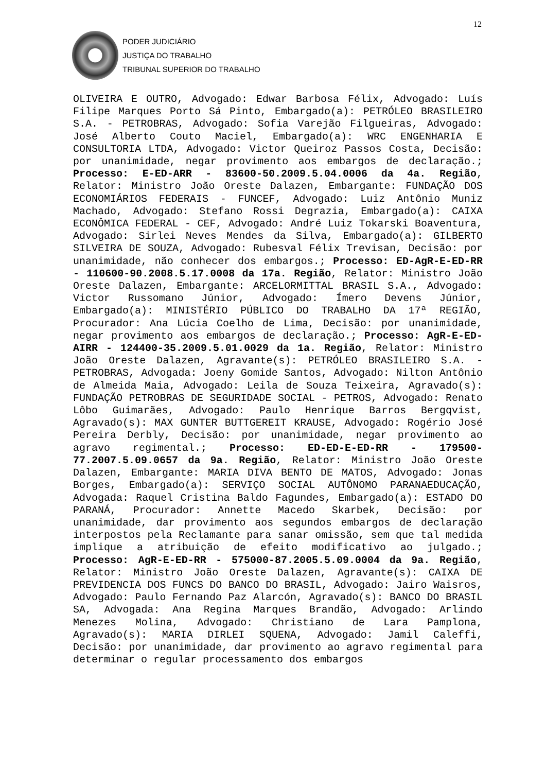12
PODER JUDICIÁRIO
JUSTIÇA DO TRABALHO
TRIBUNAL SUPERIOR DO TRABALHO
OLIVEIRA E OUTRO, Advogado: Edwar Barbosa Félix, Advogado: Luís Filipe Marques Porto Sá Pinto, Embargado(a): PETRÓLEO BRASILEIRO S.A. - PETROBRAS, Advogado: Sofia Varejão Filgueiras, Advogado: José Alberto Couto Maciel, Embargado(a): WRC ENGENHARIA E CONSULTORIA LTDA, Advogado: Victor Queiroz Passos Costa, Decisão: por unanimidade, negar provimento aos embargos de declaração.; Processo: E-ED-ARR - 83600-50.2009.5.04.0006 da 4a. Região, Relator: Ministro João Oreste Dalazen, Embargante: FUNDAÇÃO DOS ECONOMIÁRIOS FEDERAIS - FUNCEF, Advogado: Luiz Antônio Muniz Machado, Advogado: Stefano Rossi Degrazia, Embargado(a): CAIXA ECONÔMICA FEDERAL - CEF, Advogado: André Luiz Tokarski Boaventura, Advogado: Sirlei Neves Mendes da Silva, Embargado(a): GILBERTO SILVEIRA DE SOUZA, Advogado: Rubesval Félix Trevisan, Decisão: por unanimidade, não conhecer dos embargos.; Processo: ED-AgR-E-ED-RR - 110600-90.2008.5.17.0008 da 17a. Região, Relator: Ministro João Oreste Dalazen, Embargante: ARCELORMITTAL BRASIL S.A., Advogado: Victor Russomano Júnior, Advogado: Ímero Devens Júnior, Embargado(a): MINISTÉRIO PÚBLICO DO TRABALHO DA 17ª REGIÃO, Procurador: Ana Lúcia Coelho de Lima, Decisão: por unanimidade, negar provimento aos embargos de declaração.; Processo: AgR-E-ED-AIRR - 124400-35.2009.5.01.0029 da 1a. Região, Relator: Ministro João Oreste Dalazen, Agravante(s): PETRÓLEO BRASILEIRO S.A. - PETROBRAS, Advogada: Joeny Gomide Santos, Advogado: Nilton Antônio de Almeida Maia, Advogado: Leila de Souza Teixeira, Agravado(s): FUNDAÇÃO PETROBRAS DE SEGURIDADE SOCIAL - PETROS, Advogado: Renato Lôbo Guimarães, Advogado: Paulo Henrique Barros Bergqvist, Agravado(s): MAX GUNTER BUTTGEREIT KRAUSE, Advogado: Rogério José Pereira Derbly, Decisão: por unanimidade, negar provimento ao agravo regimental.; Processo: ED-ED-E-ED-RR - 179500-77.2007.5.09.0657 da 9a. Região, Relator: Ministro João Oreste Dalazen, Embargante: MARIA DIVA BENTO DE MATOS, Advogado: Jonas Borges, Embargado(a): SERVIÇO SOCIAL AUTÔNOMO PARANAEDUCAÇÃO, Advogada: Raquel Cristina Baldo Fagundes, Embargado(a): ESTADO DO PARANÁ, Procurador: Annette Macedo Skarbek, Decisão: por unanimidade, dar provimento aos segundos embargos de declaração interpostos pela Reclamante para sanar omissão, sem que tal medida implique a atribuição de efeito modificativo ao julgado.; Processo: AgR-E-ED-RR - 575000-87.2005.5.09.0004 da 9a. Região, Relator: Ministro João Oreste Dalazen, Agravante(s): CAIXA DE PREVIDENCIA DOS FUNCS DO BANCO DO BRASIL, Advogado: Jairo Waisros, Advogado: Paulo Fernando Paz Alarcón, Agravado(s): BANCO DO BRASIL SA, Advogada: Ana Regina Marques Brandão, Advogado: Arlindo Menezes Molina, Advogado: Christiano de Lara Pamplona, Agravado(s): MARIA DIRLEI SQUENA, Advogado: Jamil Caleffi, Decisão: por unanimidade, dar provimento ao agravo regimental para determinar o regular processamento dos embargos